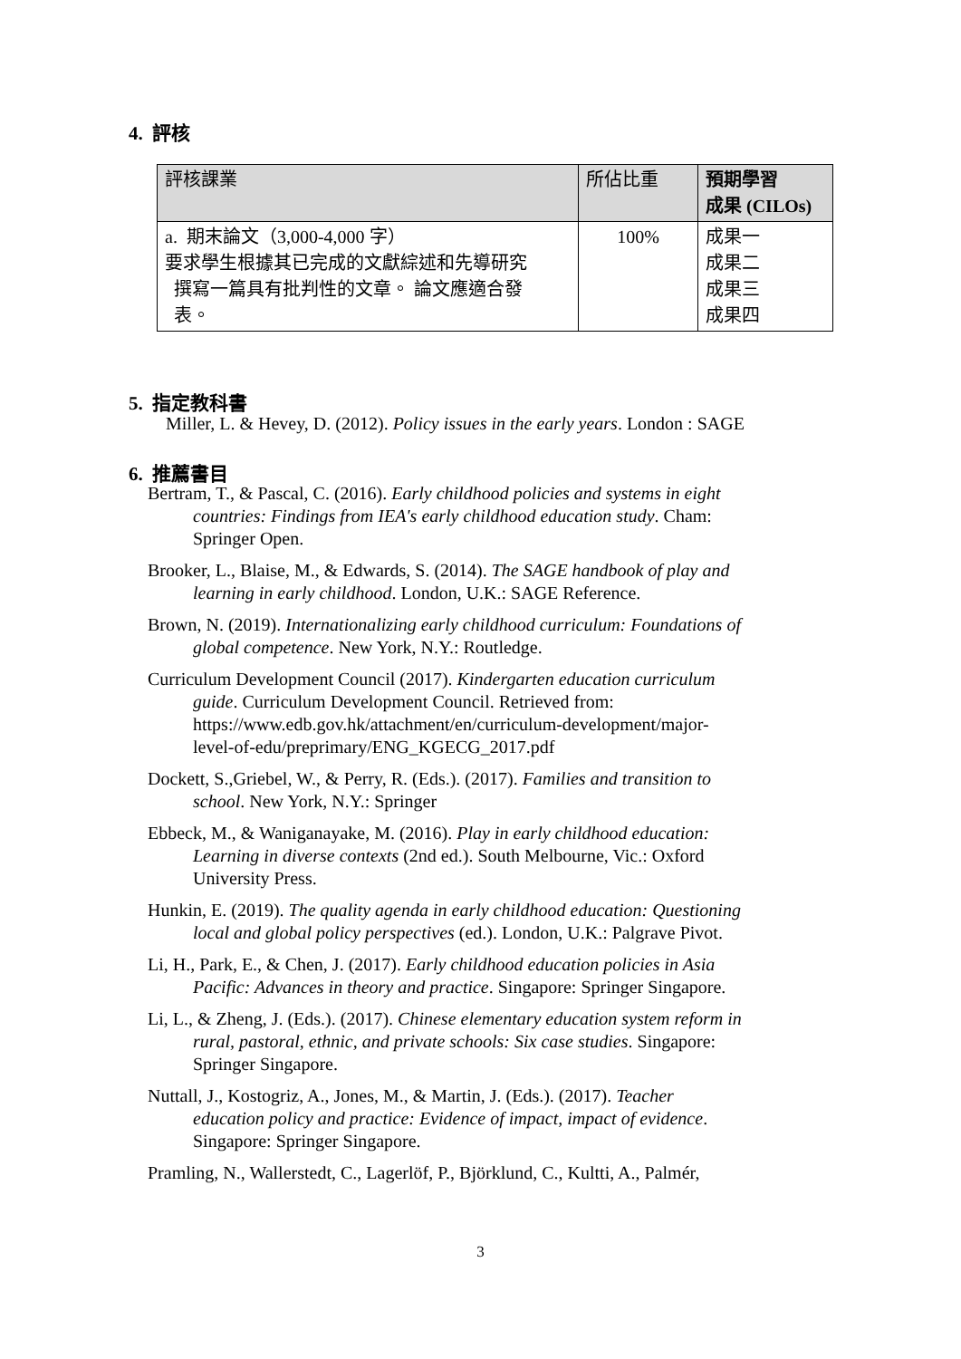4. 評核
| 評核課業 | 所佔比重 | 預期學習 成果 (CILOs) |
| --- | --- | --- |
| a. 期末論文（3,000-4,000 字） 要求學生根據其已完成的文獻綜述和先導研究 撰寫一篇具有批判性的文章。 論文應適合發 表。 | 100% | 成果一 成果二 成果三 成果四 |
5. 指定教科書
Miller, L. & Hevey, D. (2012). Policy issues in the early years. London : SAGE
6. 推薦書目
Bertram, T., & Pascal, C. (2016). Early childhood policies and systems in eight countries: Findings from IEA's early childhood education study. Cham: Springer Open.
Brooker, L., Blaise, M., & Edwards, S. (2014). The SAGE handbook of play and learning in early childhood. London, U.K.: SAGE Reference.
Brown, N. (2019). Internationalizing early childhood curriculum: Foundations of global competence. New York, N.Y.: Routledge.
Curriculum Development Council (2017). Kindergarten education curriculum guide. Curriculum Development Council. Retrieved from: https://www.edb.gov.hk/attachment/en/curriculum-development/major-level-of-edu/preprimary/ENG_KGECG_2017.pdf
Dockett, S.,Griebel, W., & Perry, R. (Eds.). (2017). Families and transition to school. New York, N.Y.: Springer
Ebbeck, M., & Waniganayake, M. (2016). Play in early childhood education: Learning in diverse contexts (2nd ed.). South Melbourne, Vic.: Oxford University Press.
Hunkin, E. (2019). The quality agenda in early childhood education: Questioning local and global policy perspectives (ed.). London, U.K.: Palgrave Pivot.
Li, H., Park, E., & Chen, J. (2017). Early childhood education policies in Asia Pacific: Advances in theory and practice. Singapore: Springer Singapore.
Li, L., & Zheng, J. (Eds.). (2017). Chinese elementary education system reform in rural, pastoral, ethnic, and private schools: Six case studies. Singapore: Springer Singapore.
Nuttall, J., Kostogriz, A., Jones, M., & Martin, J. (Eds.). (2017). Teacher education policy and practice: Evidence of impact, impact of evidence. Singapore: Springer Singapore.
Pramling, N., Wallerstedt, C., Lagerlöf, P., Björklund, C., Kultti, A., Palmér,
3